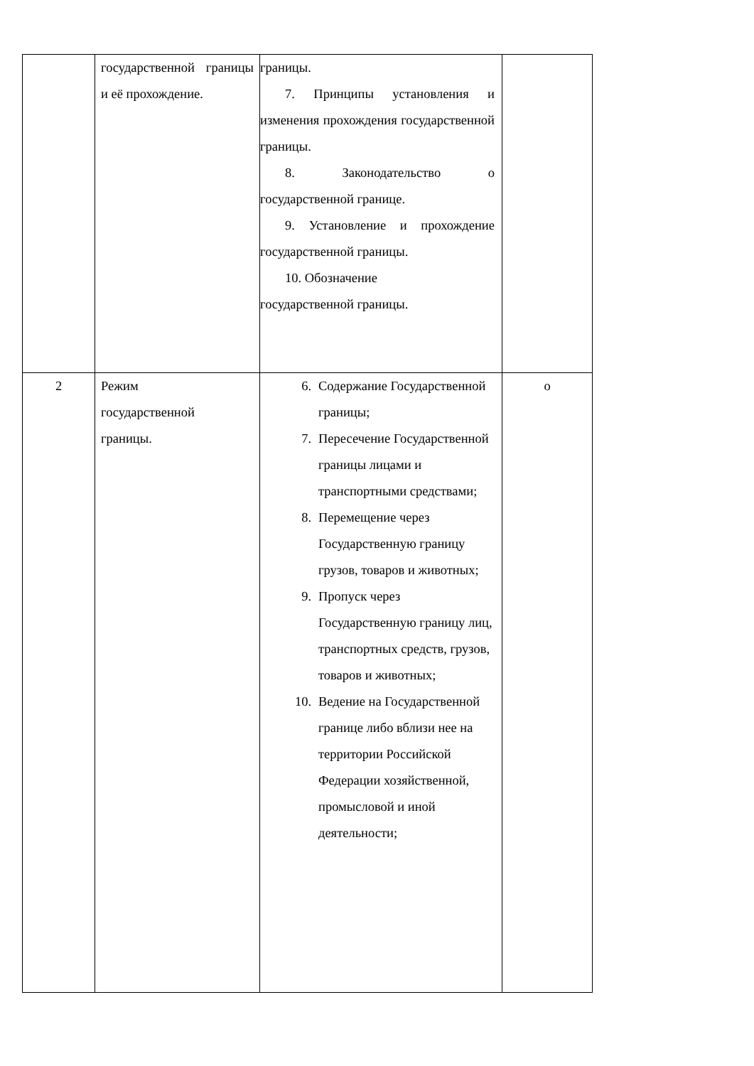| | государственной границы и её прохождение. | границы. 7. Принципы установления и изменения прохождения государственной границы. 8. Законодательство о государственной границе. 9. Установление и прохождение государственной границы. 10. Обозначение государственной границы. | |
| 2 | Режим государственной границы. | 6. Содержание Государственной границы; 7. Пересечение Государственной границы лицами и транспортными средствами; 8. Перемещение через Государственную границу грузов, товаров и животных; 9. Пропуск через Государственную границу лиц, транспортных средств, грузов, товаров и животных; 10. Ведение на Государственной границе либо вблизи нее на территории Российской Федерации хозяйственной, промысловой и иной деятельности; | о |